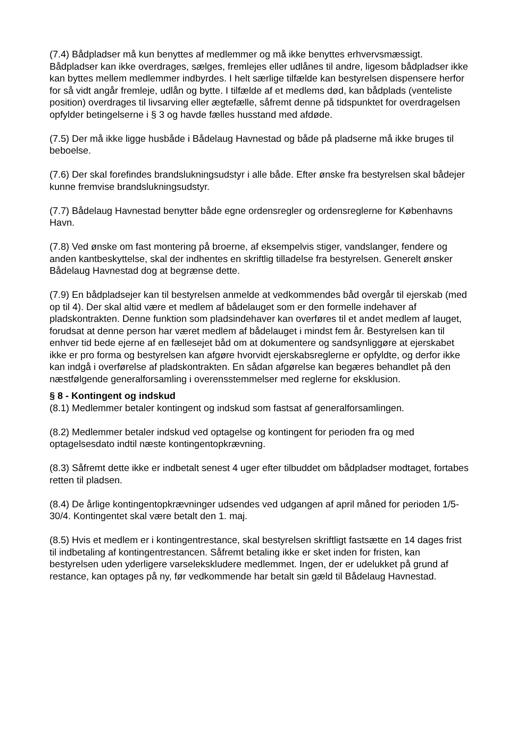(7.4) Bådpladser må kun benyttes af medlemmer og må ikke benyttes erhvervsmæssigt. Bådpladser kan ikke overdrages, sælges, fremlejes eller udlånes til andre, ligesom bådpladser ikke kan byttes mellem medlemmer indbyrdes. I helt særlige tilfælde kan bestyrelsen dispensere herfor for så vidt angår fremleje, udlån og bytte. I tilfælde af et medlems død, kan bådplads (venteliste position) overdrages til livsarving eller ægtefælle, såfremt denne på tidspunktet for overdragelsen opfylder betingelserne i § 3 og havde fælles husstand med afdøde.
(7.5) Der må ikke ligge husbåde i Bådelaug Havnestad og både på pladserne må ikke bruges til beboelse.
(7.6) Der skal forefindes brandslukningsudstyr i alle både. Efter ønske fra bestyrelsen skal bådejer kunne fremvise brandslukningsudstyr.
(7.7) Bådelaug Havnestad benytter både egne ordensregler og ordensreglerne for Københavns Havn.
(7.8) Ved ønske om fast montering på broerne, af eksempelvis stiger, vandslanger, fendere og anden kantbeskyttelse, skal der indhentes en skriftlig tilladelse fra bestyrelsen. Generelt ønsker Bådelaug Havnestad dog at begrænse dette.
(7.9) En bådpladsejer kan til bestyrelsen anmelde at vedkommendes båd overgår til ejerskab (med op til 4). Der skal altid være et medlem af bådelauget som er den formelle indehaver af pladskontrakten. Denne funktion som pladsindehaver kan overføres til et andet medlem af lauget, forudsat at denne person har været medlem af bådelauget i mindst fem år. Bestyrelsen kan til enhver tid bede ejerne af en fællesejet båd om at dokumentere og sandsynliggøre at ejerskabet ikke er pro forma og bestyrelsen kan afgøre hvorvidt ejerskabsreglerne er opfyldte, og derfor ikke kan indgå i overførelse af pladskontrakten. En sådan afgørelse kan begæres behandlet på den næstfølgende generalforsamling i overensstemmelser med reglerne for eksklusion.
§ 8 - Kontingent og indskud
(8.1) Medlemmer betaler kontingent og indskud som fastsat af generalforsamlingen.
(8.2) Medlemmer betaler indskud ved optagelse og kontingent for perioden fra og med optagelsesdato indtil næste kontingentopkrævning.
(8.3) Såfremt dette ikke er indbetalt senest 4 uger efter tilbuddet om bådpladser modtaget, fortabes retten til pladsen.
(8.4) De årlige kontingentopkrævninger udsendes ved udgangen af april måned for perioden 1/5-30/4. Kontingentet skal være betalt den 1. maj.
(8.5) Hvis et medlem er i kontingentrestance, skal bestyrelsen skriftligt fastsætte en 14 dages frist til indbetaling af kontingentrestancen. Såfremt betaling ikke er sket inden for fristen, kan bestyrelsen uden yderligere varseleks­kludere medlemmet. Ingen, der er udelukket på grund af restance, kan optages på ny, før vedkommende har betalt sin gæld til Bådelaug Havnestad.